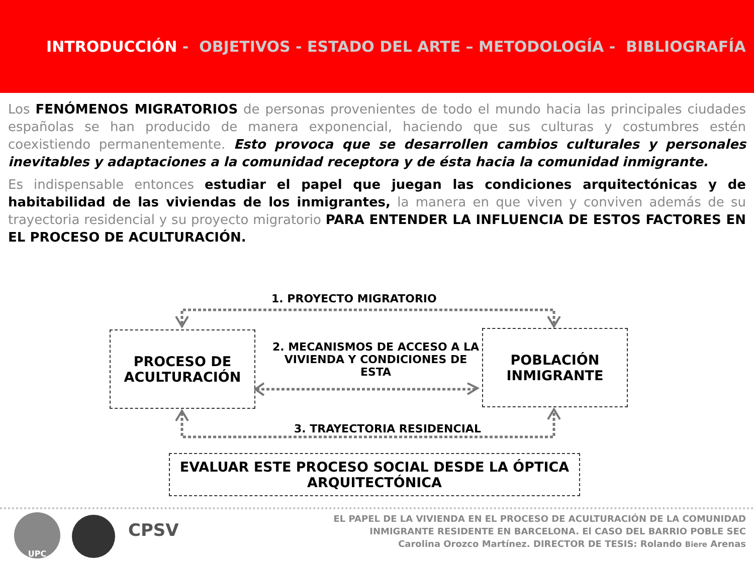INTRODUCCIÓN - OBJETIVOS - ESTADO DEL ARTE – METODOLOGÍA - BIBLIOGRAFÍA
Los FENÓMENOS MIGRATORIOS de personas provenientes de todo el mundo hacia las principales ciudades españolas se han producido de manera exponencial, haciendo que sus culturas y costumbres estén coexistiendo permanentemente. Esto provoca que se desarrollen cambios culturales y personales inevitables y adaptaciones a la comunidad receptora y de ésta hacia la comunidad inmigrante.
Es indispensable entonces estudiar el papel que juegan las condiciones arquitectónicas y de habitabilidad de las viviendas de los inmigrantes, la manera en que viven y conviven además de su trayectoria residencial y su proyecto migratorio PARA ENTENDER LA INFLUENCIA DE ESTOS FACTORES EN EL PROCESO DE ACULTURACIÓN.
1. PROYECTO MIGRATORIO
PROCESO DE
ACULTURACIÓN
2. MECANISMOS DE ACCESO A LA VIVIENDA Y CONDICIONES DE ESTA
POBLACIÓN
INMIGRANTE
3. TRAYECTORIA RESIDENCIAL
EVALUAR ESTE PROCESO SOCIAL DESDE LA ÓPTICA
ARQUITECTÓNICA
UPC
CPSV
EL PAPEL DE LA VIVIENDA EN EL PROCESO DE ACULTURACIÓN DE LA COMUNIDAD
INMIGRANTE RESIDENTE EN BARCELONA. El CASO DEL BARRIO POBLE SEC
Carolina Orozco Martínez. DIRECTOR DE TESIS: Rolando Biere Arenas